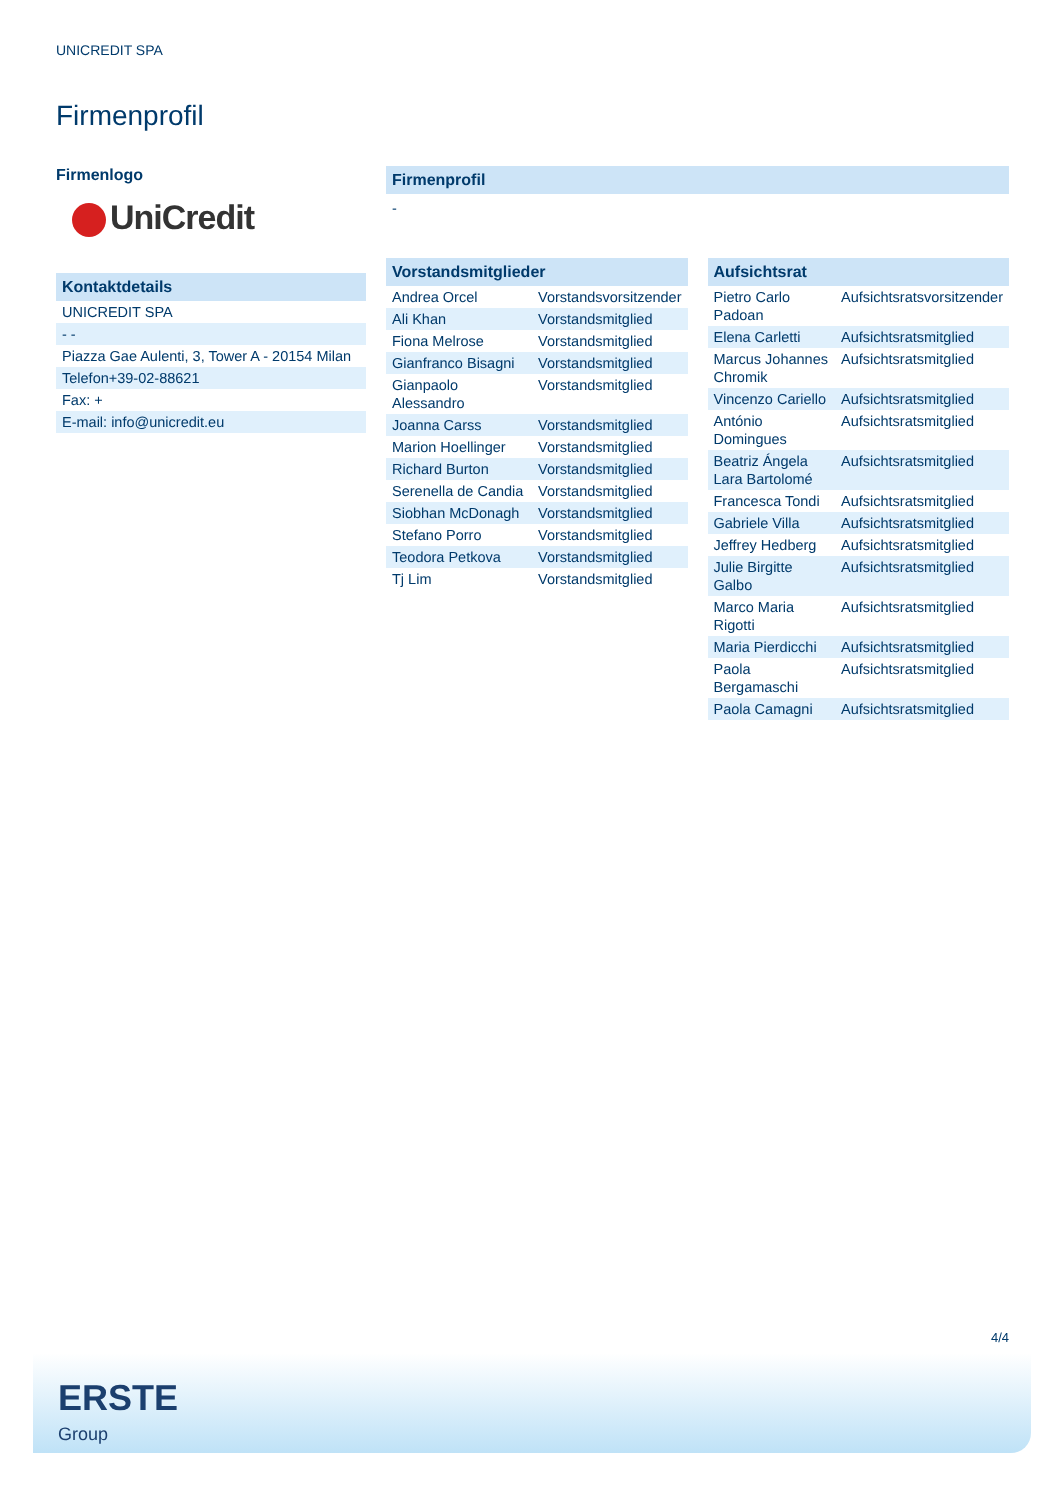UNICREDIT SPA
Firmenprofil
Firmenlogo
UniCredit
Kontaktdetails
| UNICREDIT SPA |
| - - |
| Piazza Gae Aulenti, 3, Tower A - 20154 Milan |
| Telefon+39-02-88621 |
| Fax: + |
| E-mail: info@unicredit.eu |
Firmenprofil
-
Vorstandsmitglieder
| Andrea Orcel | Vorstandsvorsitzender |
| Ali Khan | Vorstandsmitglied |
| Fiona Melrose | Vorstandsmitglied |
| Gianfranco Bisagni | Vorstandsmitglied |
| Gianpaolo Alessandro | Vorstandsmitglied |
| Joanna Carss | Vorstandsmitglied |
| Marion Hoellinger | Vorstandsmitglied |
| Richard Burton | Vorstandsmitglied |
| Serenella de Candia | Vorstandsmitglied |
| Siobhan McDonagh | Vorstandsmitglied |
| Stefano Porro | Vorstandsmitglied |
| Teodora Petkova | Vorstandsmitglied |
| Tj Lim | Vorstandsmitglied |
Aufsichtsrat
| Pietro Carlo Padoan | Aufsichtsratsvorsitzender |
| Elena Carletti | Aufsichtsratsmitglied |
| Marcus Johannes Chromik | Aufsichtsratsmitglied |
| Vincenzo Cariello | Aufsichtsratsmitglied |
| António Domingues | Aufsichtsratsmitglied |
| Beatriz Ángela Lara Bartolomé | Aufsichtsratsmitglied |
| Francesca Tondi | Aufsichtsratsmitglied |
| Gabriele Villa | Aufsichtsratsmitglied |
| Jeffrey Hedberg | Aufsichtsratsmitglied |
| Julie Birgitte Galbo | Aufsichtsratsmitglied |
| Marco Maria Rigotti | Aufsichtsratsmitglied |
| Maria Pierdicchi | Aufsichtsratsmitglied |
| Paola Bergamaschi | Aufsichtsratsmitglied |
| Paola Camagni | Aufsichtsratsmitglied |
4/4
ERSTE
Group